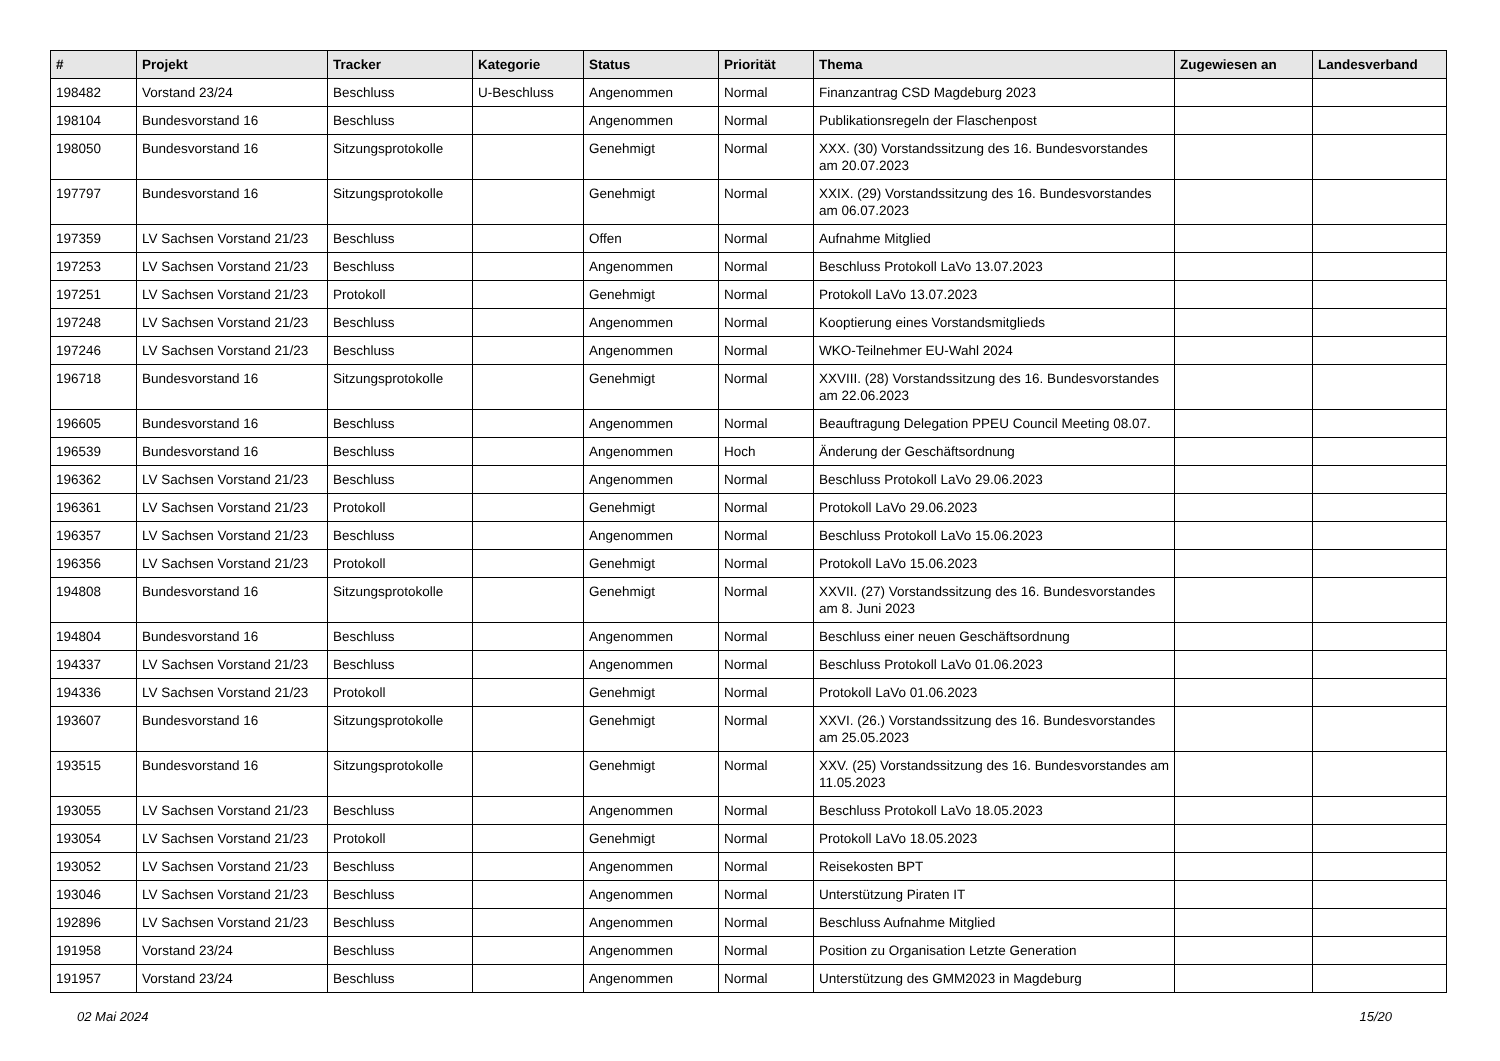| # | Projekt | Tracker | Kategorie | Status | Priorität | Thema | Zugewiesen an | Landesverband |
| --- | --- | --- | --- | --- | --- | --- | --- | --- |
| 198482 | Vorstand 23/24 | Beschluss | U-Beschluss | Angenommen | Normal | Finanzantrag CSD Magdeburg 2023 | | |
| 198104 | Bundesvorstand 16 | Beschluss | | Angenommen | Normal | Publikationsregeln der Flaschenpost | | |
| 198050 | Bundesvorstand 16 | Sitzungsprotokolle | | Genehmigt | Normal | XXX. (30) Vorstandssitzung des 16. Bundesvorstandes am 20.07.2023 | | |
| 197797 | Bundesvorstand 16 | Sitzungsprotokolle | | Genehmigt | Normal | XXIX. (29) Vorstandssitzung des 16. Bundesvorstandes am 06.07.2023 | | |
| 197359 | LV Sachsen Vorstand 21/23 | Beschluss | | Offen | Normal | Aufnahme Mitglied | | |
| 197253 | LV Sachsen Vorstand 21/23 | Beschluss | | Angenommen | Normal | Beschluss Protokoll LaVo 13.07.2023 | | |
| 197251 | LV Sachsen Vorstand 21/23 | Protokoll | | Genehmigt | Normal | Protokoll LaVo 13.07.2023 | | |
| 197248 | LV Sachsen Vorstand 21/23 | Beschluss | | Angenommen | Normal | Kooptierung eines Vorstandsmitglieds | | |
| 197246 | LV Sachsen Vorstand 21/23 | Beschluss | | Angenommen | Normal | WKO-Teilnehmer EU-Wahl 2024 | | |
| 196718 | Bundesvorstand 16 | Sitzungsprotokolle | | Genehmigt | Normal | XXVIII. (28) Vorstandssitzung des 16. Bundesvorstandes am 22.06.2023 | | |
| 196605 | Bundesvorstand 16 | Beschluss | | Angenommen | Normal | Beauftragung Delegation PPEU Council Meeting 08.07. | | |
| 196539 | Bundesvorstand 16 | Beschluss | | Angenommen | Hoch | Änderung der Geschäftsordnung | | |
| 196362 | LV Sachsen Vorstand 21/23 | Beschluss | | Angenommen | Normal | Beschluss Protokoll LaVo 29.06.2023 | | |
| 196361 | LV Sachsen Vorstand 21/23 | Protokoll | | Genehmigt | Normal | Protokoll LaVo 29.06.2023 | | |
| 196357 | LV Sachsen Vorstand 21/23 | Beschluss | | Angenommen | Normal | Beschluss Protokoll LaVo 15.06.2023 | | |
| 196356 | LV Sachsen Vorstand 21/23 | Protokoll | | Genehmigt | Normal | Protokoll LaVo 15.06.2023 | | |
| 194808 | Bundesvorstand 16 | Sitzungsprotokolle | | Genehmigt | Normal | XXVII. (27) Vorstandssitzung des 16. Bundesvorstandes am 8. Juni 2023 | | |
| 194804 | Bundesvorstand 16 | Beschluss | | Angenommen | Normal | Beschluss einer neuen Geschäftsordnung | | |
| 194337 | LV Sachsen Vorstand 21/23 | Beschluss | | Angenommen | Normal | Beschluss Protokoll LaVo 01.06.2023 | | |
| 194336 | LV Sachsen Vorstand 21/23 | Protokoll | | Genehmigt | Normal | Protokoll LaVo 01.06.2023 | | |
| 193607 | Bundesvorstand 16 | Sitzungsprotokolle | | Genehmigt | Normal | XXVI. (26.) Vorstandssitzung des 16. Bundesvorstandes am 25.05.2023 | | |
| 193515 | Bundesvorstand 16 | Sitzungsprotokolle | | Genehmigt | Normal | XXV. (25) Vorstandssitzung des 16. Bundesvorstandes am 11.05.2023 | | |
| 193055 | LV Sachsen Vorstand 21/23 | Beschluss | | Angenommen | Normal | Beschluss Protokoll LaVo 18.05.2023 | | |
| 193054 | LV Sachsen Vorstand 21/23 | Protokoll | | Genehmigt | Normal | Protokoll LaVo 18.05.2023 | | |
| 193052 | LV Sachsen Vorstand 21/23 | Beschluss | | Angenommen | Normal | Reisekosten BPT | | |
| 193046 | LV Sachsen Vorstand 21/23 | Beschluss | | Angenommen | Normal | Unterstützung Piraten IT | | |
| 192896 | LV Sachsen Vorstand 21/23 | Beschluss | | Angenommen | Normal | Beschluss Aufnahme Mitglied | | |
| 191958 | Vorstand 23/24 | Beschluss | | Angenommen | Normal | Position zu Organisation Letzte Generation | | |
| 191957 | Vorstand 23/24 | Beschluss | | Angenommen | Normal | Unterstützung des GMM2023 in Magdeburg | | |
02 Mai 2024 15/20